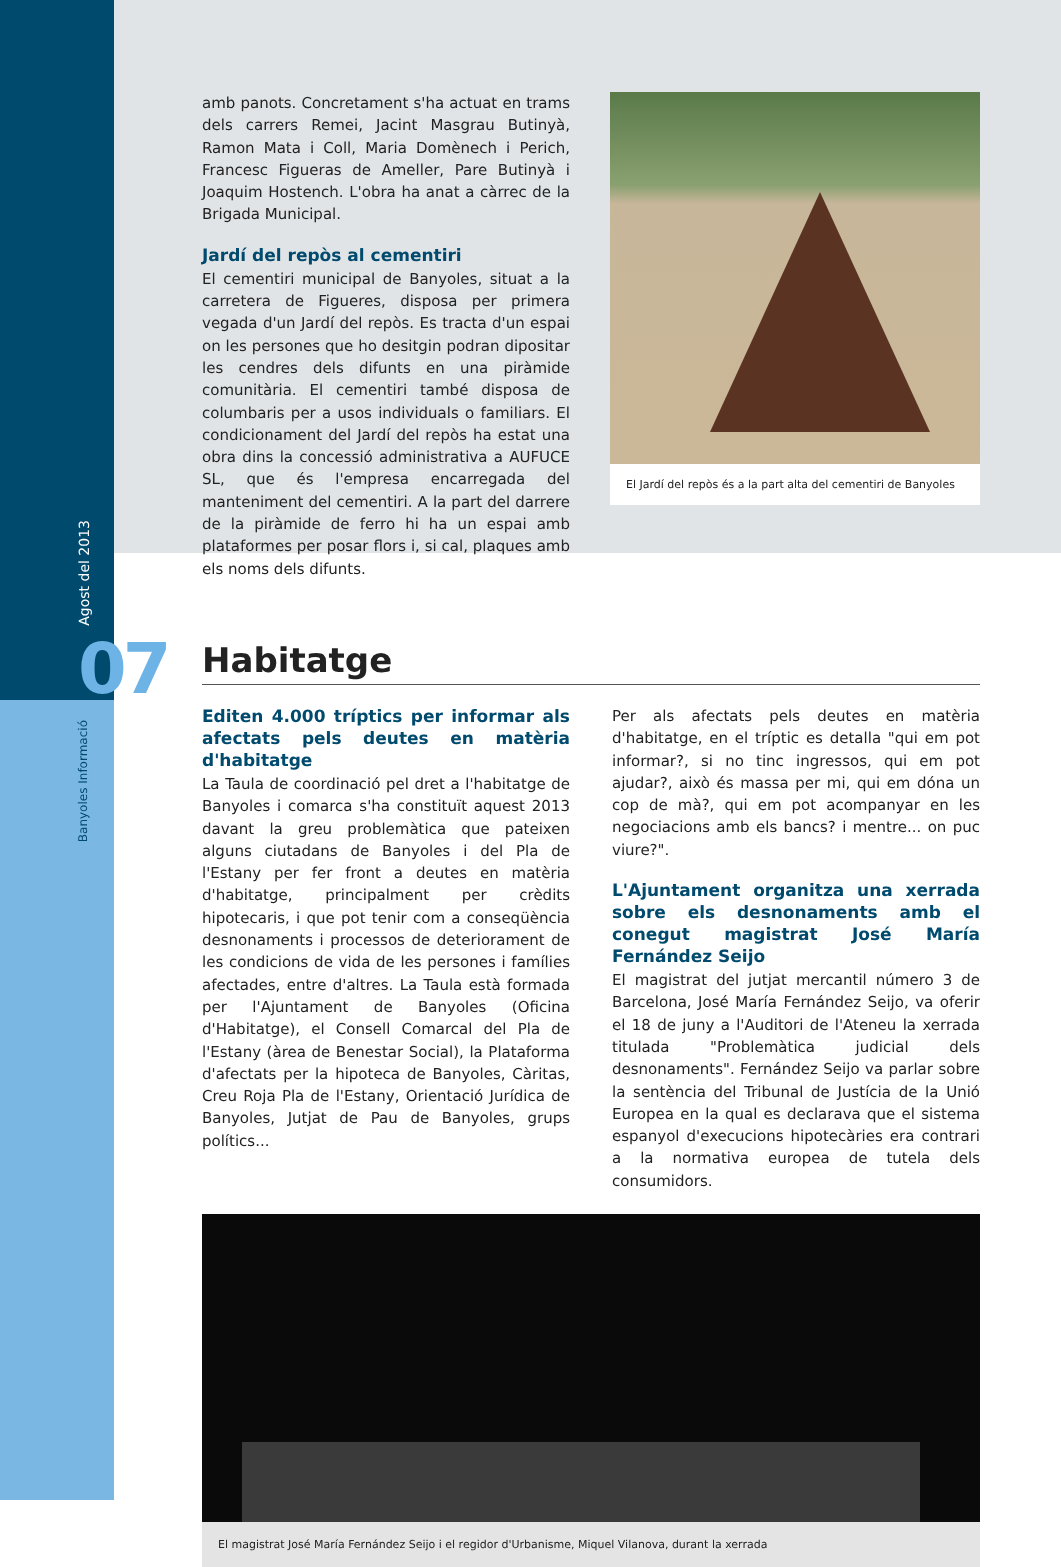Agost del 2013
07
Banyoles Informació
amb panots. Concretament s'ha actuat en trams dels carrers Remei, Jacint Masgrau Butinyà, Ramon Mata i Coll, Maria Domènech i Perich, Francesc Figueras de Ameller, Pare Butinyà i Joaquim Hostench. L'obra ha anat a càrrec de la Brigada Municipal.
Jardí del repòs al cementiri
El cementiri municipal de Banyoles, situat a la carretera de Figueres, disposa per primera vegada d'un Jardí del repòs. Es tracta d'un espai on les persones que ho desitgin podran dipositar les cendres dels difunts en una piràmide comunitària. El cementiri també disposa de columbaris per a usos individuals o familiars. El condicionament del Jardí del repòs ha estat una obra dins la concessió administrativa a AUFUCE SL, que és l'empresa encarregada del manteniment del cementiri. A la part del darrere de la piràmide de ferro hi ha un espai amb plataformes per posar flors i, si cal, plaques amb els noms dels difunts.
El Jardí del repòs és a la part alta del cementiri de Banyoles
Habitatge
Editen 4.000 tríptics per informar als afectats pels deutes en matèria d'habitatge
La Taula de coordinació pel dret a l'habitatge de Banyoles i comarca s'ha constituït aquest 2013 davant la greu problemàtica que pateixen alguns ciutadans de Banyoles i del Pla de l'Estany per fer front a deutes en matèria d'habitatge, principalment per crèdits hipotecaris, i que pot tenir com a conseqüència desnonaments i processos de deteriorament de les condicions de vida de les persones i famílies afectades, entre d'altres. La Taula està formada per l'Ajuntament de Banyoles (Oficina d'Habitatge), el Consell Comarcal del Pla de l'Estany (àrea de Benestar Social), la Plataforma d'afectats per la hipoteca de Banyoles, Càritas, Creu Roja Pla de l'Estany, Orientació Jurídica de Banyoles, Jutjat de Pau de Banyoles, grups polítics...
Per als afectats pels deutes en matèria d'habitatge, en el tríptic es detalla "qui em pot informar?, si no tinc ingressos, qui em pot ajudar?, això és massa per mi, qui em dóna un cop de mà?, qui em pot acompanyar en les negociacions amb els bancs? i mentre... on puc viure?".
L'Ajuntament organitza una xerrada sobre els desnonaments amb el conegut magistrat José María Fernández Seijo
El magistrat del jutjat mercantil número 3 de Barcelona, José María Fernández Seijo, va oferir el 18 de juny a l'Auditori de l'Ateneu la xerrada titulada "Problemàtica judicial dels desnonaments". Fernández Seijo va parlar sobre la sentència del Tribunal de Justícia de la Unió Europea en la qual es declarava que el sistema espanyol d'execucions hipotecàries era contrari a la normativa europea de tutela dels consumidors.
El magistrat José María Fernández Seijo i el regidor d'Urbanisme, Miquel Vilanova, durant la xerrada